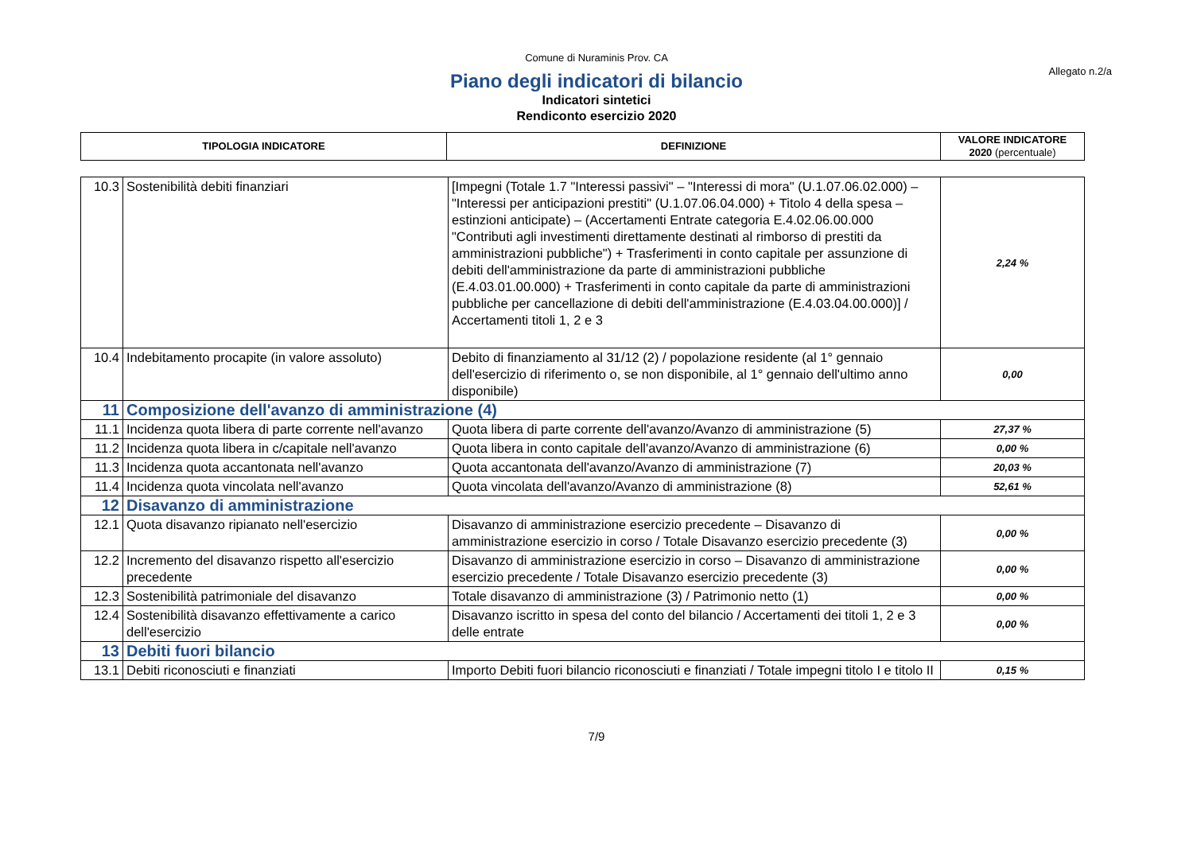Comune di Nuraminis Prov. CA
Allegato n.2/a
Piano degli indicatori di bilancio
Indicatori sintetici
Rendiconto esercizio 2020
| TIPOLOGIA INDICATORE | DEFINIZIONE | VALORE INDICATORE 2020 (percentuale) |
| --- | --- | --- |
| 10.3 | Sostenibilità debiti finanziari | [Impegni (Totale 1.7 "Interessi passivi" – "Interessi di mora" (U.1.07.06.02.000) – "Interessi per anticipazioni prestiti" (U.1.07.06.04.000) + Titolo 4 della spesa – estinzioni anticipate) – (Accertamenti Entrate categoria E.4.02.06.00.000 "Contributi agli investimenti direttamente destinati al rimborso di prestiti da amministrazioni pubbliche") + Trasferimenti in conto capitale per assunzione di debiti dell'amministrazione da parte di amministrazioni pubbliche (E.4.03.01.00.000) + Trasferimenti in conto capitale da parte di amministrazioni pubbliche per cancellazione di debiti dell'amministrazione (E.4.03.04.00.000)] / Accertamenti titoli 1, 2 e 3 | 2,24 % |
| 10.4 | Indebitamento procapite (in valore assoluto) | Debito di finanziamento al 31/12 (2) / popolazione residente (al 1° gennaio dell'esercizio di riferimento o, se non disponibile, al 1° gennaio dell'ultimo anno disponibile) | 0,00 |
| 11 | Composizione dell'avanzo di amministrazione (4) | | |
| 11.1 | Incidenza quota libera di parte corrente nell'avanzo | Quota libera di parte corrente dell'avanzo/Avanzo di amministrazione (5) | 27,37 % |
| 11.2 | Incidenza quota libera in c/capitale nell'avanzo | Quota libera in conto capitale dell'avanzo/Avanzo di amministrazione (6) | 0,00 % |
| 11.3 | Incidenza quota accantonata nell'avanzo | Quota accantonata dell'avanzo/Avanzo di amministrazione (7) | 20,03 % |
| 11.4 | Incidenza quota vincolata nell'avanzo | Quota vincolata dell'avanzo/Avanzo di amministrazione (8) | 52,61 % |
| 12 | Disavanzo di amministrazione | | |
| 12.1 | Quota disavanzo ripianato nell'esercizio | Disavanzo di amministrazione esercizio precedente – Disavanzo di amministrazione esercizio in corso / Totale Disavanzo esercizio precedente (3) | 0,00 % |
| 12.2 | Incremento del disavanzo rispetto all'esercizio precedente | Disavanzo di amministrazione esercizio in corso – Disavanzo di amministrazione esercizio precedente / Totale Disavanzo esercizio precedente (3) | 0,00 % |
| 12.3 | Sostenibilità patrimoniale del disavanzo | Totale disavanzo di amministrazione (3) / Patrimonio netto (1) | 0,00 % |
| 12.4 | Sostenibilità disavanzo effettivamente a carico dell'esercizio | Disavanzo iscritto in spesa del conto del bilancio / Accertamenti dei titoli 1, 2 e 3 delle entrate | 0,00 % |
| 13 | Debiti fuori bilancio | | |
| 13.1 | Debiti riconosciuti e finanziati | Importo Debiti fuori bilancio riconosciuti e finanziati / Totale impegni titolo I e titolo II | 0,15 % |
7/9